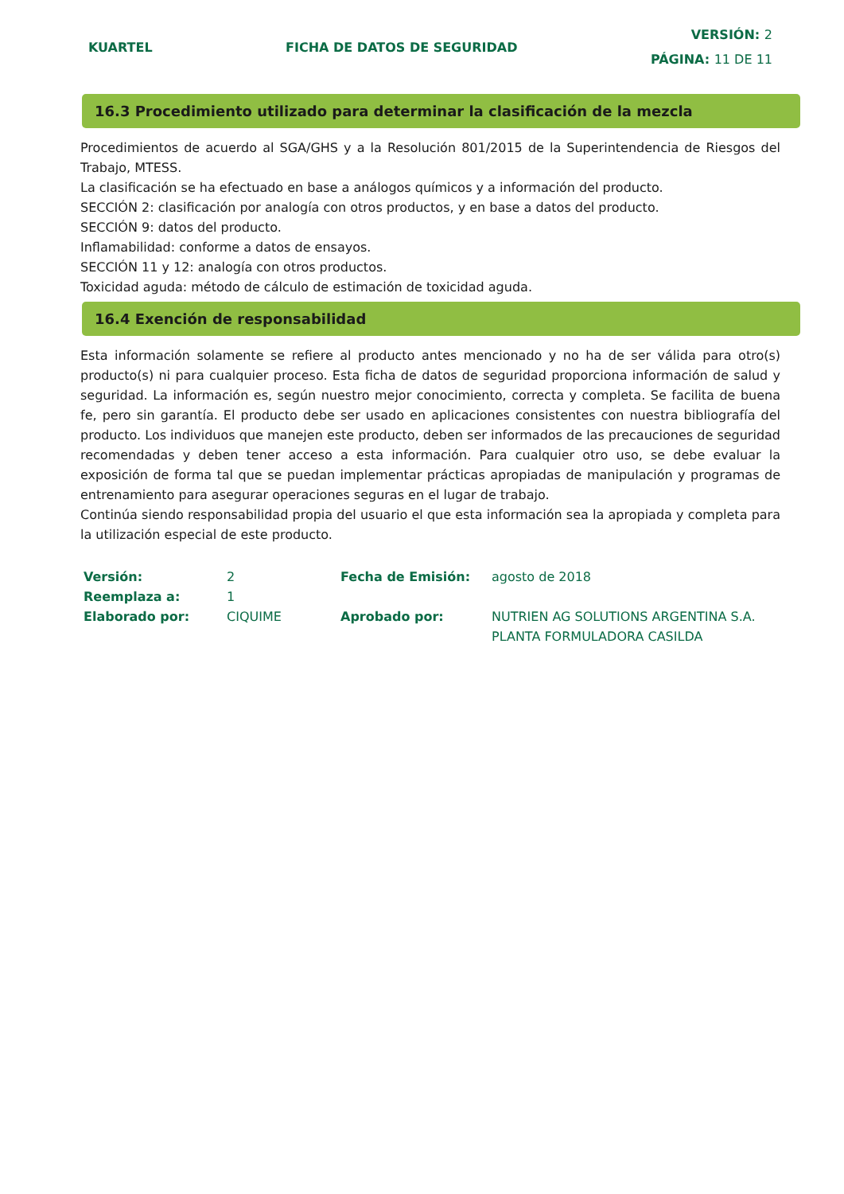KUARTEL FICHA DE DATOS DE SEGURIDAD
VERSIÓN: 2
PÁGINA: 11 DE 11
16.3 Procedimiento utilizado para determinar la clasificación de la mezcla
Procedimientos de acuerdo al SGA/GHS y a la Resolución 801/2015 de la Superintendencia de Riesgos del Trabajo, MTESS.
La clasificación se ha efectuado en base a análogos químicos y a información del producto.
SECCIÓN 2: clasificación por analogía con otros productos, y en base a datos del producto.
SECCIÓN 9: datos del producto.
Inflamabilidad: conforme a datos de ensayos.
SECCIÓN 11 y 12: analogía con otros productos.
Toxicidad aguda: método de cálculo de estimación de toxicidad aguda.
16.4 Exención de responsabilidad
Esta información solamente se refiere al producto antes mencionado y no ha de ser válida para otro(s) producto(s) ni para cualquier proceso. Esta ficha de datos de seguridad proporciona información de salud y seguridad. La información es, según nuestro mejor conocimiento, correcta y completa. Se facilita de buena fe, pero sin garantía. El producto debe ser usado en aplicaciones consistentes con nuestra bibliografía del producto. Los individuos que manejen este producto, deben ser informados de las precauciones de seguridad recomendadas y deben tener acceso a esta información. Para cualquier otro uso, se debe evaluar la exposición de forma tal que se puedan implementar prácticas apropiadas de manipulación y programas de entrenamiento para asegurar operaciones seguras en el lugar de trabajo.
Continúa siendo responsabilidad propia del usuario el que esta información sea la apropiada y completa para la utilización especial de este producto.
| Versión: | 2 | Fecha de Emisión: | agosto de 2018 |
| Reemplaza a: | 1 | | |
| Elaborado por: | CIQUIME | Aprobado por: | NUTRIEN AG SOLUTIONS ARGENTINA S.A. PLANTA FORMULADORA CASILDA |